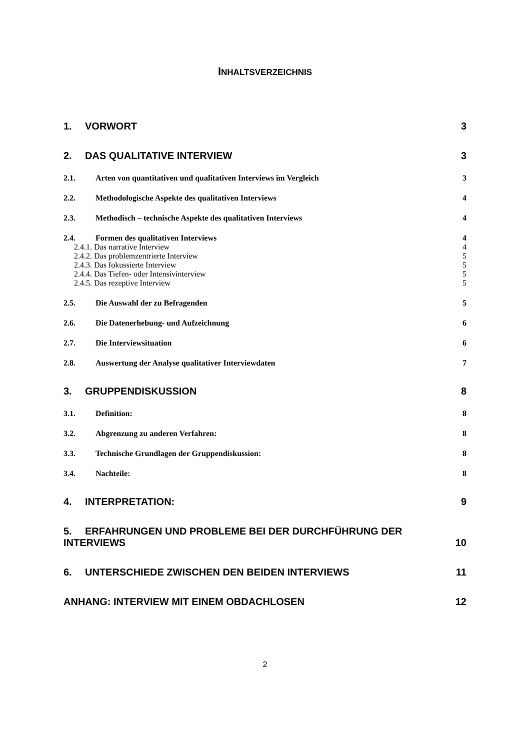INHALTSVERZEICHNIS
1. VORWORT 3
2. DAS QUALITATIVE INTERVIEW 3
2.1. Arten von quantitativen und qualitativen Interviews im Vergleich 3
2.2. Methodologische Aspekte des qualitativen Interviews 4
2.3. Methodisch – technische Aspekte des qualitativen Interviews 4
2.4. Formen des qualitativen Interviews 4
2.4.1. Das narrative Interview 4
2.4.2. Das problemzentrierte Interview 5
2.4.3. Das fokussierte Interview 5
2.4.4. Das Tiefen- oder Intensivinterview 5
2.4.5. Das rezeptive Interview 5
2.5. Die Auswahl der zu Befragenden 5
2.6. Die Datenerhebung- und Aufzeichnung 6
2.7. Die Interviewsituation 6
2.8. Auswertung der Analyse qualitativer Interviewdaten 7
3. GRUPPENDISKUSSION 8
3.1. Definition: 8
3.2. Abgrenzung zu anderen Verfahren: 8
3.3. Technische Grundlagen der Gruppendiskussion: 8
3.4. Nachteile: 8
4. INTERPRETATION: 9
5. ERFAHRUNGEN UND PROBLEME BEI DER DURCHFÜHRUNG DER
INTERVIEWS 10
6. UNTERSCHIEDE ZWISCHEN DEN BEIDEN INTERVIEWS 11
ANHANG: INTERVIEW MIT EINEM OBDACHLOSEN 12
2